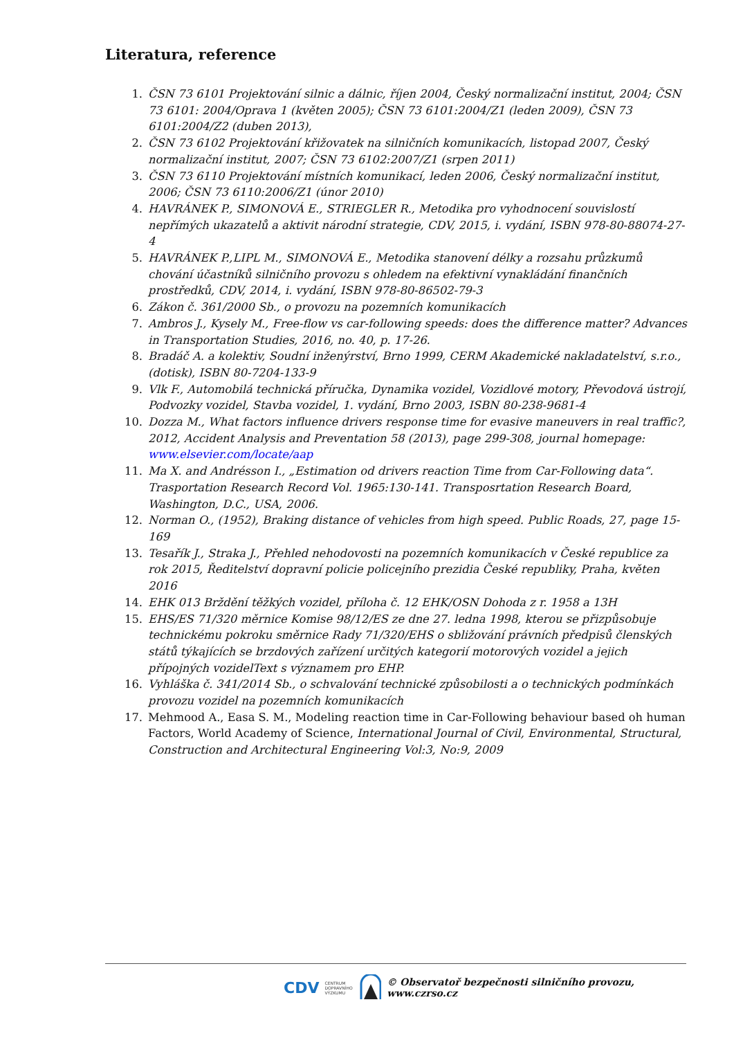Literatura, reference
1. ČSN 73 6101 Projektování silnic a dálnic, říjen 2004, Český normalizační institut, 2004; ČSN 73 6101: 2004/Oprava 1 (květen 2005); ČSN 73 6101:2004/Z1 (leden 2009), ČSN 73 6101:2004/Z2 (duben 2013),
2. ČSN 73 6102 Projektování křižovatek na silničních komunikacích, listopad 2007, Český normalizační institut, 2007; ČSN 73 6102:2007/Z1 (srpen 2011)
3. ČSN 73 6110 Projektování místních komunikací, leden 2006, Český normalizační institut, 2006; ČSN 73 6110:2006/Z1 (únor 2010)
4. HAVRÁNEK P., SIMONOVÁ E., STRIEGLER R., Metodika pro vyhodnocení souvislostí nepřímých ukazatelů a aktivit národní strategie, CDV, 2015, i. vydání, ISBN 978-80-88074-27-4
5. HAVRÁNEK P.,LIPL M., SIMONOVÁ E., Metodika stanovení délky a rozsahu průzkumů chování účastníků silničního provozu s ohledem na efektivní vynakládání finančních prostředků, CDV, 2014, i. vydání, ISBN 978-80-86502-79-3
6. Zákon č. 361/2000 Sb., o provozu na pozemních komunikacích
7. Ambros J., Kysely M., Free-flow vs car-following speeds: does the difference matter? Advances in Transportation Studies, 2016, no. 40, p. 17-26.
8. Bradáč A. a kolektiv, Soudní inženýrství, Brno 1999, CERM Akademické nakladatelství, s.r.o., (dotisk), ISBN 80-7204-133-9
9. Vlk F., Automobilá technická příručka, Dynamika vozidel, Vozidlové motory, Převodová ústrojí, Podvozky vozidel, Stavba vozidel, 1. vydání, Brno 2003, ISBN 80-238-9681-4
10. Dozza M., What factors influence drivers response time for evasive maneuvers in real traffic?, 2012, Accident Analysis and Preventation 58 (2013), page 299-308, journal homepage: www.elsevier.com/locate/aap
11. Ma X. and Andrésson I., „Estimation od drivers reaction Time from Car-Following data“. Trasportation Research Record Vol. 1965:130-141. Transposrtation Research Board, Washington, D.C., USA, 2006.
12. Norman O., (1952), Braking distance of vehicles from high speed. Public Roads, 27, page 15-169
13. Tesařík J., Straka J., Přehled nehodovosti na pozemních komunikacích v České republice za rok 2015, Ředitelství dopravní policie policejního prezidia České republiky, Praha, květen 2016
14. EHK 013 Brždění těžkých vozidel, příloha č. 12 EHK/OSN Dohoda z r. 1958 a 13H
15. EHS/ES 71/320 měrnice Komise 98/12/ES ze dne 27. ledna 1998, kterou se přizpůsobuje technickému pokroku směrnice Rady 71/320/EHS o sbližování právních předpisů členských států týkajících se brzdových zařízení určitých kategorií motorových vozidel a jejich přípojných vozidelText s významem pro EHP.
16. Vyhláška č. 341/2014 Sb., o schvalování technické způsobilosti a o technických podmínkách provozu vozidel na pozemních komunikacích
17. Mehmood A., Easa S. M., Modeling reaction time in Car-Following behaviour based oh human Factors, World Academy of Science, International Journal of Civil, Environmental, Structural, Construction and Architectural Engineering Vol:3, No:9, 2009
CDV CENTRUM
DOPRAVNÍHO
VÝZKUMU © Observatoř bezpečnosti silničního provozu, www.czrso.cz